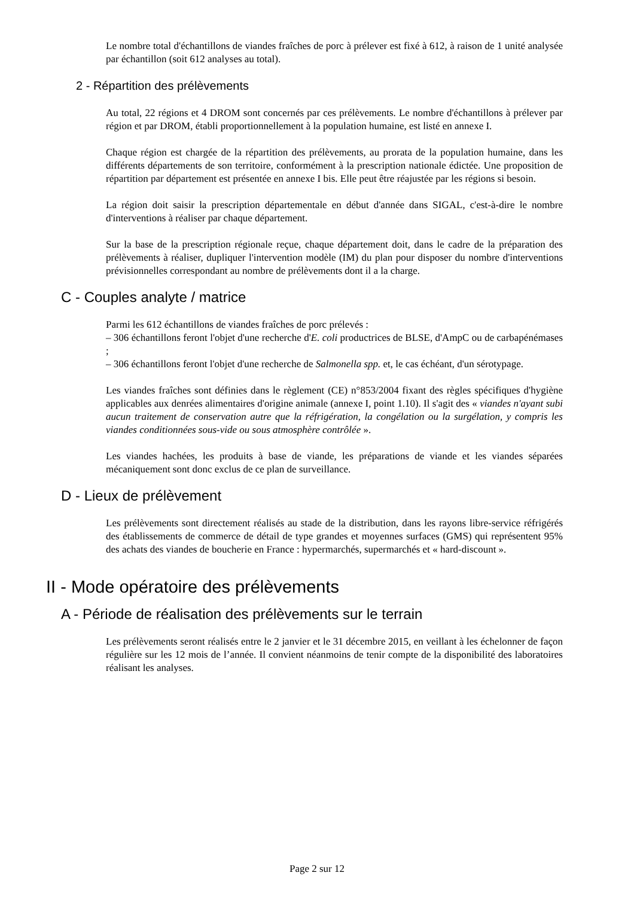Le nombre total d'échantillons de viandes fraîches de porc à prélever est fixé à 612, à raison de 1 unité analysée par échantillon (soit 612 analyses au total).
2 - Répartition des prélèvements
Au total, 22 régions et 4 DROM sont concernés par ces prélèvements. Le nombre d'échantillons à prélever par région et par DROM, établi proportionnellement à la population humaine, est listé en annexe I.
Chaque région est chargée de la répartition des prélèvements, au prorata de la population humaine, dans les différents départements de son territoire, conformément à la prescription nationale édictée. Une proposition de répartition par département est présentée en annexe I bis. Elle peut être réajustée par les régions si besoin.
La région doit saisir la prescription départementale en début d'année dans SIGAL, c'est-à-dire le nombre d'interventions à réaliser par chaque département.
Sur la base de la prescription régionale reçue, chaque département doit, dans le cadre de la préparation des prélèvements à réaliser, dupliquer l'intervention modèle (IM) du plan pour disposer du nombre d'interventions prévisionnelles correspondant au nombre de prélèvements dont il a la charge.
C - Couples analyte / matrice
Parmi les 612 échantillons de viandes fraîches de porc prélevés :
– 306 échantillons feront l'objet d'une recherche d'E. coli productrices de BLSE, d'AmpC ou de carbapénémases ;
– 306 échantillons feront l'objet d'une recherche de Salmonella spp. et, le cas échéant, d'un sérotypage.
Les viandes fraîches sont définies dans le règlement (CE) n°853/2004 fixant des règles spécifiques d'hygiène applicables aux denrées alimentaires d'origine animale (annexe I, point 1.10). Il s'agit des « viandes n'ayant subi aucun traitement de conservation autre que la réfrigération, la congélation ou la surgélation, y compris les viandes conditionnées sous-vide ou sous atmosphère contrôlée ».
Les viandes hachées, les produits à base de viande, les préparations de viande et les viandes séparées mécaniquement sont donc exclus de ce plan de surveillance.
D - Lieux de prélèvement
Les prélèvements sont directement réalisés au stade de la distribution, dans les rayons libre-service réfrigérés des établissements de commerce de détail de type grandes et moyennes surfaces (GMS) qui représentent 95% des achats des viandes de boucherie en France : hypermarchés, supermarchés et « hard-discount ».
II - Mode opératoire des prélèvements
A - Période de réalisation des prélèvements sur le terrain
Les prélèvements seront réalisés entre le 2 janvier et le 31 décembre 2015, en veillant à les échelonner de façon régulière sur les 12 mois de l’année. Il convient néanmoins de tenir compte de la disponibilité des laboratoires réalisant les analyses.
Page 2 sur 12